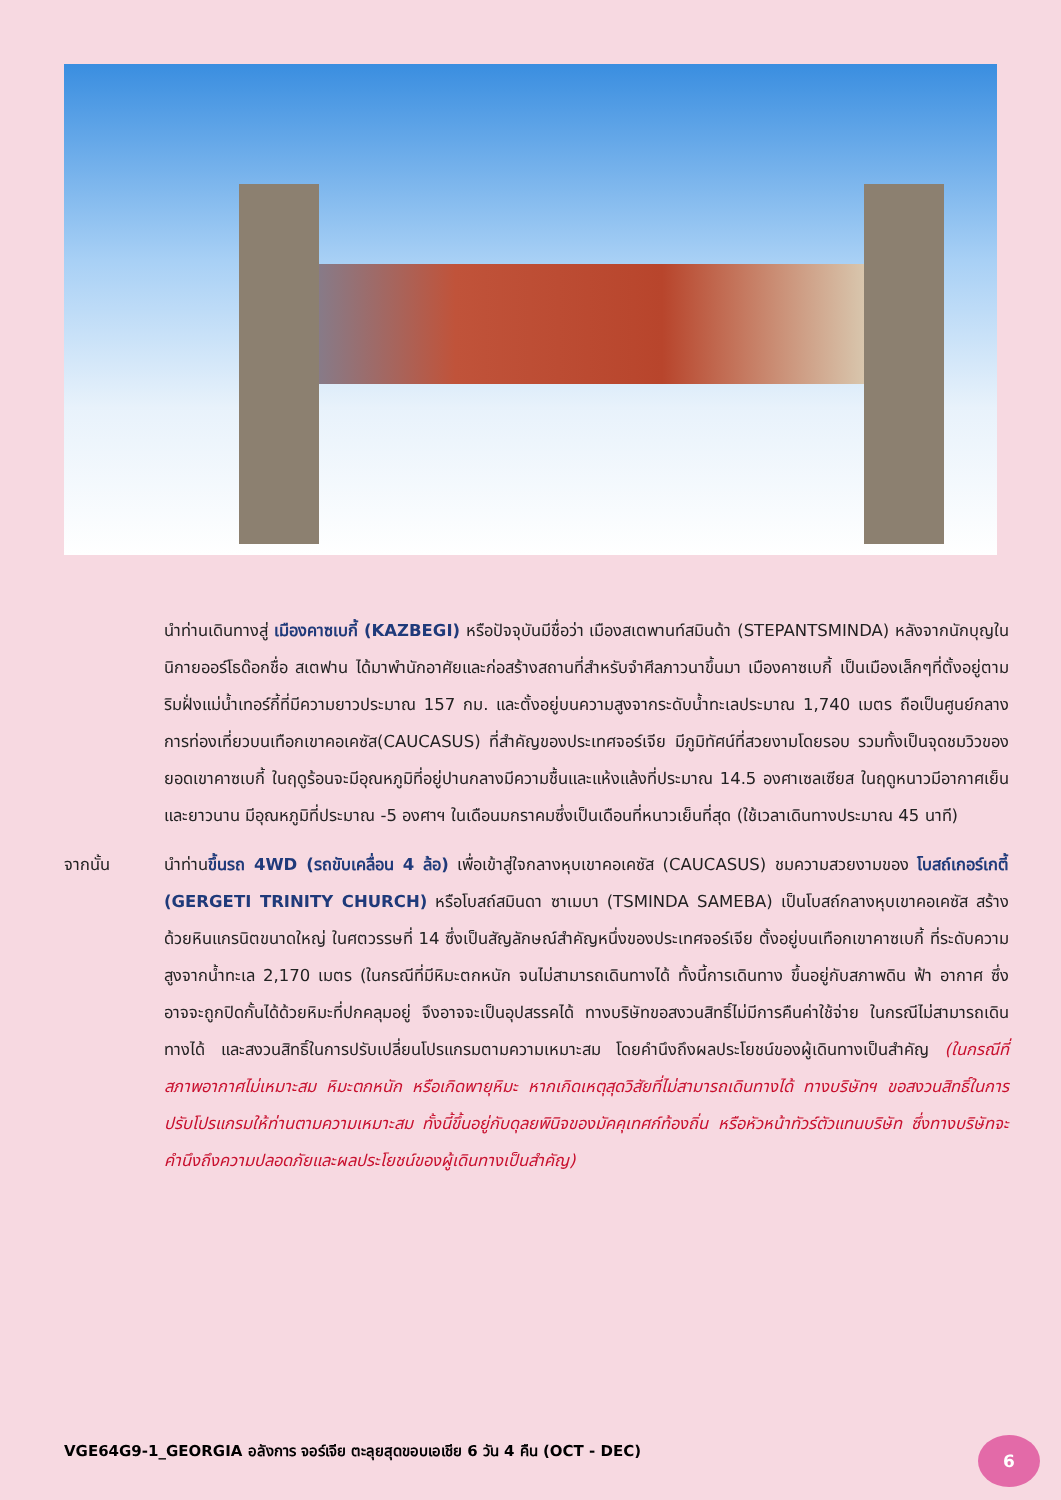นำท่านเดินทางสู่ เมืองคาซเบกี้ (KAZBEGI) หรือปัจจุบันมีชื่อว่า เมืองสเตพานท์สมินด้า (STEPANTSMINDA) หลังจากนักบุญในนิกายออร์โธด๊อกชื่อ สเตฟาน ได้มาพำนักอาศัยและก่อสร้างสถานที่สำหรับจำศีลภาวนาขึ้นมา เมืองคาซเบกี้ เป็นเมืองเล็กๆที่ตั้งอยู่ตามริมฝั่งแม่น้ำเทอร์กี้ที่มีความยาวประมาณ 157 กม. และตั้งอยู่บนความสูงจากระดับน้ำทะเลประมาณ 1,740 เมตร ถือเป็นศูนย์กลางการท่องเที่ยวบนเทือกเขาคอเคซัส(CAUCASUS) ที่สำคัญของประเทศจอร์เจีย มีภูมิทัศน์ที่สวยงามโดยรอบ รวมทั้งเป็นจุดชมวิวของยอดเขาคาซเบกี้ ในฤดูร้อนจะมีอุณหภูมิที่อยู่ปานกลางมีความชื้นและแห้งแล้งที่ประมาณ 14.5 องศาเซลเซียส ในฤดูหนาวมีอากาศเย็นและยาวนาน มีอุณหภูมิที่ประมาณ -5 องศาฯ ในเดือนมกราคมซึ่งเป็นเดือนที่หนาวเย็นที่สุด (ใช้เวลาเดินทางประมาณ 45 นาที)
จากนั้น นำท่านขึ้นรถ 4WD (รถขับเคลื่อน 4 ล้อ) เพื่อเข้าสู่ใจกลางหุบเขาคอเคซัส (CAUCASUS) ชมความสวยงามของ โบสถ์เกอร์เกตี้ (GERGETI TRINITY CHURCH) หรือโบสถ์สมินดา ซาเมบา (TSMINDA SAMEBA) เป็นโบสถ์กลางหุบเขาคอเคซัส สร้างด้วยหินแกรนิตขนาดใหญ่ ในศตวรรษที่ 14 ซึ่งเป็นสัญลักษณ์สำคัญหนึ่งของประเทศจอร์เจีย ตั้งอยู่บนเทือกเขาคาซเบกี้ ที่ระดับความสูงจากน้ำทะเล 2,170 เมตร (ในกรณีที่มีหิมะตกหนัก จนไม่สามารถเดินทางได้ ทั้งนี้การเดินทาง ขึ้นอยู่กับสภาพดิน ฟ้า อากาศ ซึ่งอาจจะถูกปิดกั้นได้ด้วยหิมะที่ปกคลุมอยู่ จึงอาจจะเป็นอุปสรรคได้ ทางบริษัทขอสงวนสิทธิ์ไม่มีการคืนค่าใช้จ่าย ในกรณีไม่สามารถเดินทางได้ และสงวนสิทธิ์ในการปรับเปลี่ยนโปรแกรมตามความเหมาะสม โดยคำนึงถึงผลประโยชน์ของผู้เดินทางเป็นสำคัญ (ในกรณีที่สภาพอากาศไม่เหมาะสม หิมะตกหนัก หรือเกิดพายุหิมะ หากเกิดเหตุสุดวิสัยที่ไม่สามารถเดินทางได้ ทางบริษัทฯ ขอสงวนสิทธิ์ในการปรับโปรแกรมให้ท่านตามความเหมาะสม ทั้งนี้ขึ้นอยู่กับดุลยพินิจของมัคคุเทศก์ท้องถิ่น หรือหัวหน้าทัวร์ตัวแทนบริษัท ซึ่งทางบริษัทจะคำนึงถึงความปลอดภัยและผลประโยชน์ของผู้เดินทางเป็นสำคัญ)
VGE64G9-1_GEORGIA อลังการ จอร์เจีย ตะลุยสุดขอบเอเชีย 6 วัน 4 คืน (OCT - DEC)
6